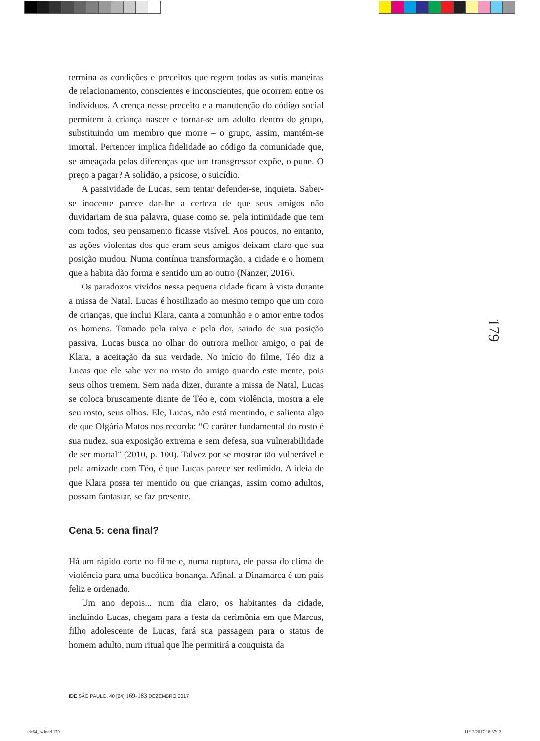termina as condições e preceitos que regem todas as sutis maneiras de relacionamento, conscientes e inconscientes, que ocorrem entre os indivíduos. A crença nesse preceito e a manutenção do código social permitem à criança nascer e tornar-se um adulto dentro do grupo, substituindo um membro que morre – o grupo, assim, mantém-se imortal. Pertencer implica fidelidade ao código da comunidade que, se ameaçada pelas diferenças que um transgressor expõe, o pune. O preço a pagar? A solidão, a psicose, o suicídio.
A passividade de Lucas, sem tentar defender-se, inquieta. Saber-se inocente parece dar-lhe a certeza de que seus amigos não duvidariam de sua palavra, quase como se, pela intimidade que tem com todos, seu pensamento ficasse visível. Aos poucos, no entanto, as ações violentas dos que eram seus amigos deixam claro que sua posição mudou. Numa contínua transformação, a cidade e o homem que a habita dão forma e sentido um ao outro (Nanzer, 2016).
Os paradoxos vividos nessa pequena cidade ficam à vista durante a missa de Natal. Lucas é hostilizado ao mesmo tempo que um coro de crianças, que inclui Klara, canta a comunhão e o amor entre todos os homens. Tomado pela raiva e pela dor, saindo de sua posição passiva, Lucas busca no olhar do outrora melhor amigo, o pai de Klara, a aceitação da sua verdade. No início do filme, Téo diz a Lucas que ele sabe ver no rosto do amigo quando este mente, pois seus olhos tremem. Sem nada dizer, durante a missa de Natal, Lucas se coloca bruscamente diante de Téo e, com violência, mostra a ele seu rosto, seus olhos. Ele, Lucas, não está mentindo, e salienta algo de que Olgária Matos nos recorda: “O caráter fundamental do rosto é sua nudez, sua exposição extrema e sem defesa, sua vulnerabilidade de ser mortal” (2010, p. 100). Talvez por se mostrar tão vulnerável e pela amizade com Téo, é que Lucas parece ser redimido. A ideia de que Klara possa ter mentido ou que crianças, assim como adultos, possam fantasiar, se faz presente.
Cena 5: cena final?
Há um rápido corte no filme e, numa ruptura, ele passa do clima de violência para uma bucólica bonança. Afinal, a Dinamarca é um país feliz e ordenado.
Um ano depois... num dia claro, os habitantes da cidade, incluindo Lucas, chegam para a festa da cerimônia em que Marcus, filho adolescente de Lucas, fará sua passagem para o status de homem adulto, num ritual que lhe permitirá a conquista da
179
IDE SÃO PAULO, 40 [64] 169-183 DEZEMBRO 2017
ide64_r4.indd 179 11/12/2017 18:37:12